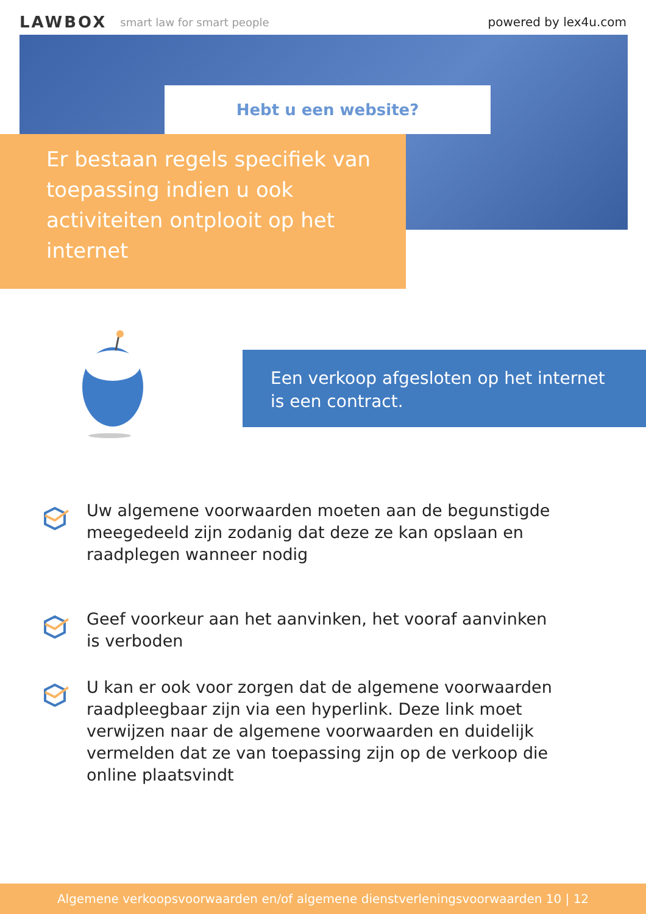LAWBOX smart law for smart people powered by lex4u.com
Hebt u een website?
Er bestaan regels specifiek van toepassing indien u ook activiteiten ontplooit op het internet
Een verkoop afgesloten op het internet is een contract.
Uw algemene voorwaarden moeten aan de begunstigde meegedeeld zijn zodanig dat deze ze kan opslaan en raadplegen wanneer nodig
Geef voorkeur aan het aanvinken, het vooraf aanvinken is verboden
U kan er ook voor zorgen dat de algemene voorwaarden raadpleegbaar zijn via een hyperlink. Deze link moet verwijzen naar de algemene voorwaarden en duidelijk vermelden dat ze van toepassing zijn op de verkoop die online plaatsvindt
Algemene verkoopsvoorwaarden en/of algemene dienstverleningsvoorwaarden 10 | 12